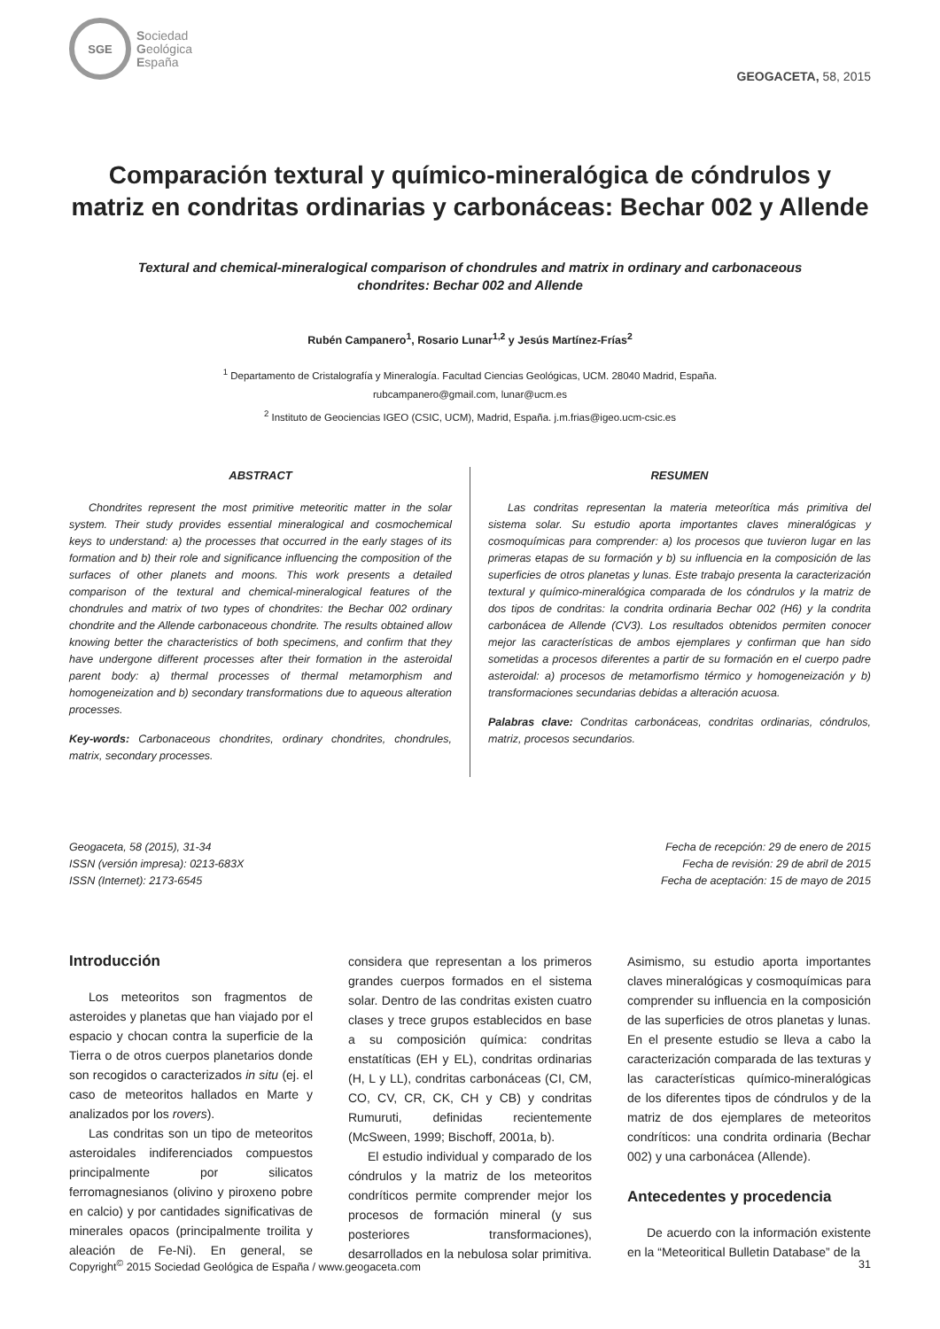SGE
Sociedad
Geológica
España
GEOGACETA, 58, 2015
Comparación textural y químico-mineralógica de cóndrulos y matriz en condritas ordinarias y carbonáceas: Bechar 002 y Allende
Textural and chemical-mineralogical comparison of chondrules and matrix in ordinary and carbonaceous chondrites: Bechar 002 and Allende
Rubén Campanero<sup>1</sup>, Rosario Lunar<sup>1,2</sup> y Jesús Martínez-Frías<sup>2</sup>
<sup>1</sup> Departamento de Cristalografía y Mineralogía. Facultad Ciencias Geológicas, UCM. 28040 Madrid, España.
rubcampanero@gmail.com, lunar@ucm.es
<sup>2</sup> Instituto de Geociencias IGEO (CSIC, UCM), Madrid, España. j.m.frias@igeo.ucm-csic.es
ABSTRACT
Chondrites represent the most primitive meteoritic matter in the solar system. Their study provides essential mineralogical and cosmochemical keys to understand: a) the processes that occurred in the early stages of its formation and b) their role and significance influencing the composition of the surfaces of other planets and moons. This work presents a detailed comparison of the textural and chemical-mineralogical features of the chondrules and matrix of two types of chondrites: the Bechar 002 ordinary chondrite and the Allende carbonaceous chondrite. The results obtained allow knowing better the characteristics of both specimens, and confirm that they have undergone different processes after their formation in the asteroidal parent body: a) thermal processes of thermal metamorphism and homogeneization and b) secondary transformations due to aqueous alteration processes.
Key-words: Carbonaceous chondrites, ordinary chondrites, chondrules, matrix, secondary processes.
RESUMEN
Las condritas representan la materia meteorítica más primitiva del sistema solar. Su estudio aporta importantes claves mineralógicas y cosmoquímicas para comprender: a) los procesos que tuvieron lugar en las primeras etapas de su formación y b) su influencia en la composición de las superficies de otros planetas y lunas. Este trabajo presenta la caracterización textural y químico-mineralógica comparada de los cóndrulos y la matriz de dos tipos de condritas: la condrita ordinaria Bechar 002 (H6) y la condrita carbonácea de Allende (CV3). Los resultados obtenidos permiten conocer mejor las características de ambos ejemplares y confirman que han sido sometidas a procesos diferentes a partir de su formación en el cuerpo padre asteroidal: a) procesos de metamorfismo térmico y homogeneización y b) transformaciones secundarias debidas a alteración acuosa.
Palabras clave: Condritas carbonáceas, condritas ordinarias, cóndrulos, matriz, procesos secundarios.
Geogaceta, 58 (2015), 31-34
ISSN (versión impresa): 0213-683X
ISSN (Internet): 2173-6545
Fecha de recepción: 29 de enero de 2015
Fecha de revisión: 29 de abril de 2015
Fecha de aceptación: 15 de mayo de 2015
Introducción
Los meteoritos son fragmentos de asteroides y planetas que han viajado por el espacio y chocan contra la superficie de la Tierra o de otros cuerpos planetarios donde son recogidos o caracterizados in situ (ej. el caso de meteoritos hallados en Marte y analizados por los rovers).
Las condritas son un tipo de meteoritos asteroidales indiferenciados compuestos principalmente por silicatos ferromagnesianos (olivino y piroxeno pobre en calcio) y por cantidades significativas de minerales opacos (principalmente troilita y aleación de Fe-Ni). En general, se considera que representan a los primeros grandes cuerpos formados en el sistema solar. Dentro de las condritas existen cuatro clases y trece grupos establecidos en base a su composición química: condritas enstatíticas (EH y EL), condritas ordinarias (H, L y LL), condritas carbonáceas (CI, CM, CO, CV, CR, CK, CH y CB) y condritas Rumuruti, definidas recientemente (McSween, 1999; Bischoff, 2001a, b).
El estudio individual y comparado de los cóndrulos y la matriz de los meteoritos condríticos permite comprender mejor los procesos de formación mineral (y sus posteriores transformaciones), desarrollados en la nebulosa solar primitiva. Asimismo, su estudio aporta importantes claves mineralógicas y cosmoquímicas para comprender su influencia en la composición de las superficies de otros planetas y lunas. En el presente estudio se lleva a cabo la caracterización comparada de las texturas y las características químico-mineralógicas de los diferentes tipos de cóndrulos y de la matriz de dos ejemplares de meteoritos condríticos: una condrita ordinaria (Bechar 002) y una carbonácea (Allende).
Antecedentes y procedencia
De acuerdo con la información existente en la “Meteoritical Bulletin Database” de la
Copyright<sup>©</sup> 2015 Sociedad Geológica de España / www.geogaceta.com 31